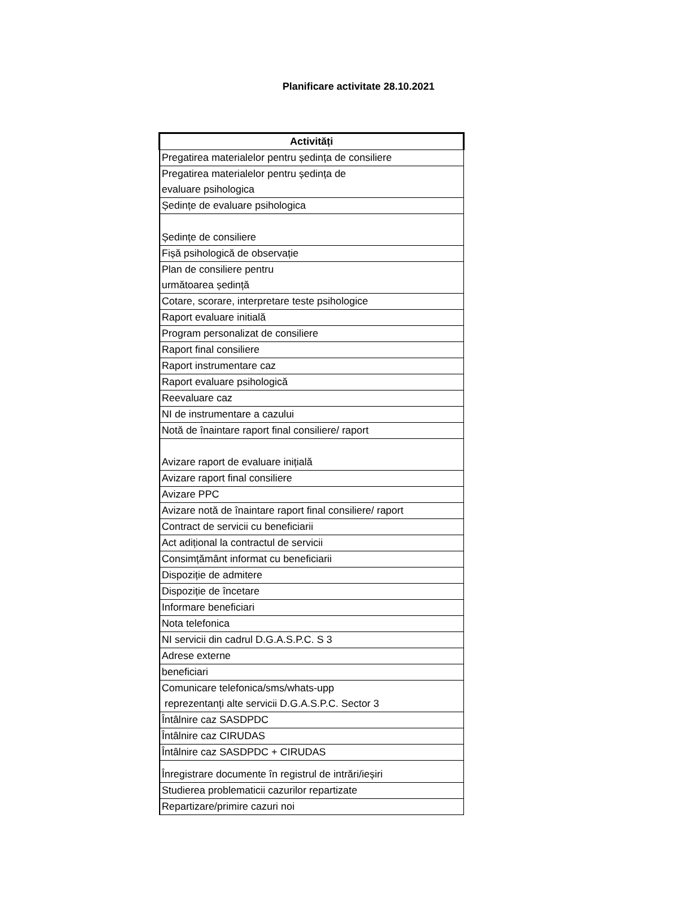Planificare activitate 28.10.2021
| Activități |
| --- |
| Pregatirea materialelor pentru ședința de consiliere |
| Pregatirea materialelor pentru ședința de evaluare psihologica |
| Ședințe de evaluare psihologica |
| Ședințe de consiliere |
| Fișă psihologică de observație |
| Plan de consiliere pentru următoarea ședință |
| Cotare, scorare, interpretare teste psihologice |
| Raport evaluare initială |
| Program personalizat de consiliere |
| Raport final consiliere |
| Raport instrumentare caz |
| Raport evaluare psihologică |
| Reevaluare caz |
| NI de instrumentare a cazului |
| Notă de înaintare raport final consiliere/ raport |
| Avizare raport de evaluare inițială |
| Avizare raport final consiliere |
| Avizare PPC |
| Avizare notă de înaintare raport final consiliere/ raport |
| Contract de servicii cu beneficiarii |
| Act adițional la contractul de servicii |
| Consimțământ informat cu beneficiarii |
| Dispoziție de admitere |
| Dispoziție de încetare |
| Informare beneficiari |
| Nota telefonica |
| NI servicii din cadrul D.G.A.S.P.C. S 3 |
| Adrese externe |
| beneficiari |
| Comunicare telefonica/sms/whats-upp reprezentanți alte servicii D.G.A.S.P.C. Sector 3 |
| Întâlnire caz SASDPDC |
| Întâlnire caz CIRUDAS |
| Întâlnire caz SASDPDC + CIRUDAS |
| Înregistrare documente în registrul de intrări/ieșiri |
| Studierea problematicii cazurilor repartizate |
| Repartizare/primire cazuri noi |